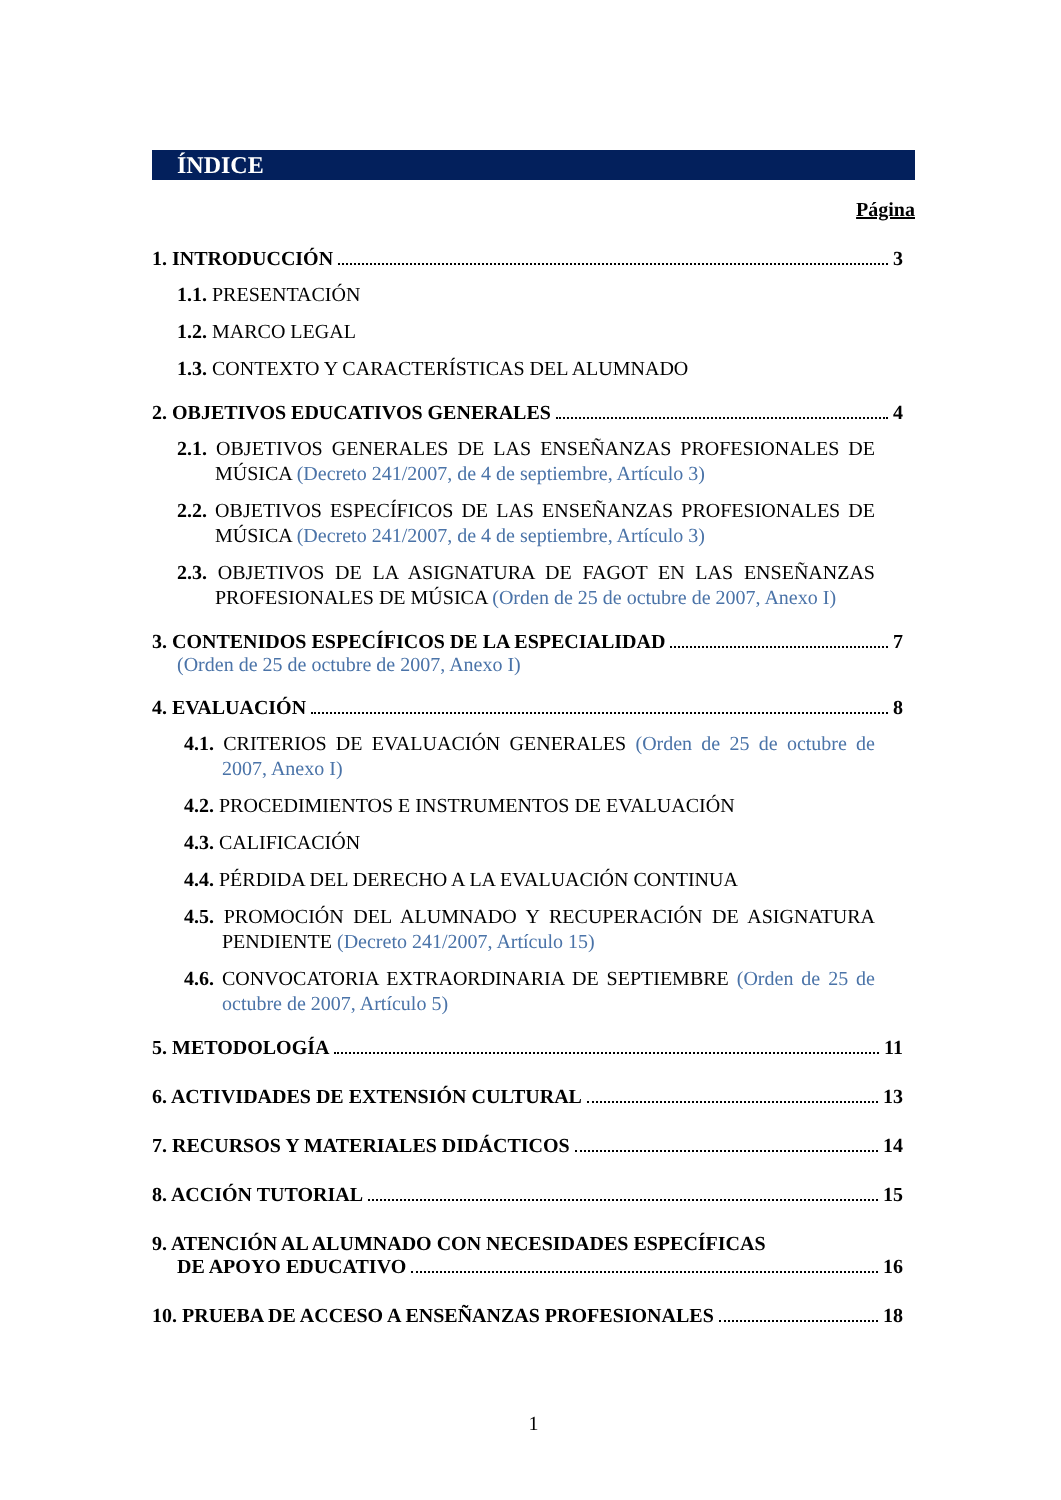ÍNDICE
Página
1. INTRODUCCIÓN 3
1.1. PRESENTACIÓN
1.2. MARCO LEGAL
1.3. CONTEXTO Y CARACTERÍSTICAS DEL ALUMNADO
2. OBJETIVOS EDUCATIVOS GENERALES 4
2.1. OBJETIVOS GENERALES DE LAS ENSEÑANZAS PROFESIONALES DE MÚSICA (Decreto 241/2007, de 4 de septiembre, Artículo 3)
2.2. OBJETIVOS ESPECÍFICOS DE LAS ENSEÑANZAS PROFESIONALES DE MÚSICA (Decreto 241/2007, de 4 de septiembre, Artículo 3)
2.3. OBJETIVOS DE LA ASIGNATURA DE FAGOT EN LAS ENSEÑANZAS PROFESIONALES DE MÚSICA (Orden de 25 de octubre de 2007, Anexo I)
3. CONTENIDOS ESPECÍFICOS DE LA ESPECIALIDAD 7
(Orden de 25 de octubre de 2007, Anexo I)
4. EVALUACIÓN 8
4.1. CRITERIOS DE EVALUACIÓN GENERALES (Orden de 25 de octubre de 2007, Anexo I)
4.2. PROCEDIMIENTOS E INSTRUMENTOS DE EVALUACIÓN
4.3. CALIFICACIÓN
4.4. PÉRDIDA DEL DERECHO A LA EVALUACIÓN CONTINUA
4.5. PROMOCIÓN DEL ALUMNADO Y RECUPERACIÓN DE ASIGNATURA PENDIENTE (Decreto 241/2007, Artículo 15)
4.6. CONVOCATORIA EXTRAORDINARIA DE SEPTIEMBRE (Orden de 25 de octubre de 2007, Artículo 5)
5. METODOLOGÍA 11
6. ACTIVIDADES DE EXTENSIÓN CULTURAL 13
7. RECURSOS Y MATERIALES DIDÁCTICOS 14
8. ACCIÓN TUTORIAL 15
9. ATENCIÓN AL ALUMNADO CON NECESIDADES ESPECÍFICAS
DE APOYO EDUCATIVO 16
10. PRUEBA DE ACCESO A ENSEÑANZAS PROFESIONALES 18
1